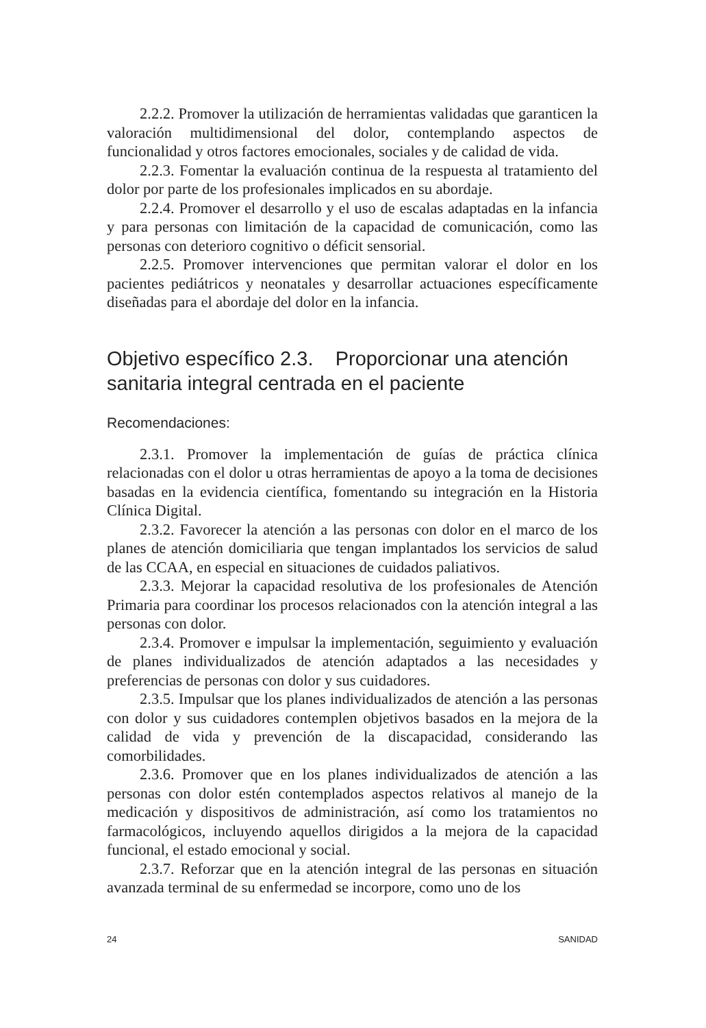2.2.2. Promover la utilización de herramientas validadas que garanticen la valoración multidimensional del dolor, contemplando aspectos de funcionalidad y otros factores emocionales, sociales y de calidad de vida.
2.2.3. Fomentar la evaluación continua de la respuesta al tratamiento del dolor por parte de los profesionales implicados en su abordaje.
2.2.4. Promover el desarrollo y el uso de escalas adaptadas en la infancia y para personas con limitación de la capacidad de comunicación, como las personas con deterioro cognitivo o déficit sensorial.
2.2.5. Promover intervenciones que permitan valorar el dolor en los pacientes pediátricos y neonatales y desarrollar actuaciones específicamente diseñadas para el abordaje del dolor en la infancia.
Objetivo específico 2.3. Proporcionar una atención sanitaria integral centrada en el paciente
Recomendaciones:
2.3.1. Promover la implementación de guías de práctica clínica relacionadas con el dolor u otras herramientas de apoyo a la toma de decisiones basadas en la evidencia científica, fomentando su integración en la Historia Clínica Digital.
2.3.2. Favorecer la atención a las personas con dolor en el marco de los planes de atención domiciliaria que tengan implantados los servicios de salud de las CCAA, en especial en situaciones de cuidados paliativos.
2.3.3. Mejorar la capacidad resolutiva de los profesionales de Atención Primaria para coordinar los procesos relacionados con la atención integral a las personas con dolor.
2.3.4. Promover e impulsar la implementación, seguimiento y evaluación de planes individualizados de atención adaptados a las necesidades y preferencias de personas con dolor y sus cuidadores.
2.3.5. Impulsar que los planes individualizados de atención a las personas con dolor y sus cuidadores contemplen objetivos basados en la mejora de la calidad de vida y prevención de la discapacidad, considerando las comorbilidades.
2.3.6. Promover que en los planes individualizados de atención a las personas con dolor estén contemplados aspectos relativos al manejo de la medicación y dispositivos de administración, así como los tratamientos no farmacológicos, incluyendo aquellos dirigidos a la mejora de la capacidad funcional, el estado emocional y social.
2.3.7. Reforzar que en la atención integral de las personas en situación avanzada terminal de su enfermedad se incorpore, como uno de los
24 SANIDAD